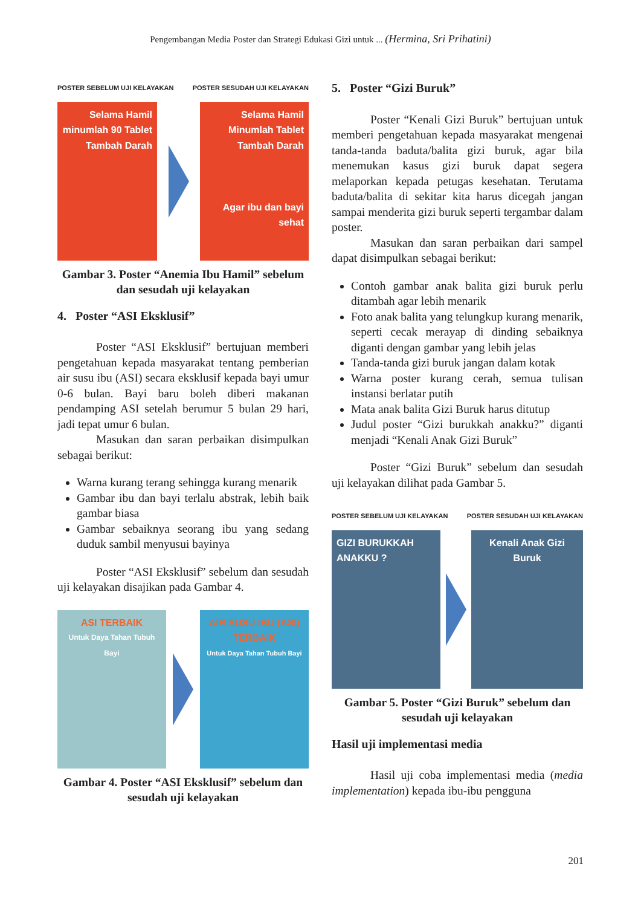Pengembangan Media Poster dan Strategi Edukasi Gizi untuk ... (Hermina, Sri Prihatini)
POSTER SEBELUM UJI KELAYAKAN POSTER SESUDAH UJI KELAYAKAN
Selama Hamil minumlah 90 Tablet Tambah Darah
Selama Hamil Minumlah Tablet Tambah Darah
Agar ibu dan bayi sehat
Gambar 3. Poster “Anemia Ibu Hamil” sebelum dan sesudah uji kelayakan
4. Poster “ASI Eksklusif”
Poster “ASI Eksklusif” bertujuan memberi pengetahuan kepada masyarakat tentang pemberian air susu ibu (ASI) secara eksklusif kepada bayi umur 0-6 bulan. Bayi baru boleh diberi makanan pendamping ASI setelah berumur 5 bulan 29 hari, jadi tepat umur 6 bulan.
Masukan dan saran perbaikan disimpulkan sebagai berikut:
Warna kurang terang sehingga kurang menarik
Gambar ibu dan bayi terlalu abstrak, lebih baik gambar biasa
Gambar sebaiknya seorang ibu yang sedang duduk sambil menyusui bayinya
Poster “ASI Eksklusif” sebelum dan sesudah uji kelayakan disajikan pada Gambar 4.
ASI TERBAIK
Untuk Daya Tahan Tubuh Bayi
AIR SUSU IBU (ASI) TERBAIK
Untuk Daya Tahan Tubuh Bayi
Gambar 4. Poster “ASI Eksklusif” sebelum dan sesudah uji kelayakan
5. Poster “Gizi Buruk”
Poster “Kenali Gizi Buruk” bertujuan untuk memberi pengetahuan kepada masyarakat mengenai tanda-tanda baduta/balita gizi buruk, agar bila menemukan kasus gizi buruk dapat segera melaporkan kepada petugas kesehatan. Terutama baduta/balita di sekitar kita harus dicegah jangan sampai menderita gizi buruk seperti tergambar dalam poster.
Masukan dan saran perbaikan dari sampel dapat disimpulkan sebagai berikut:
Contoh gambar anak balita gizi buruk perlu ditambah agar lebih menarik
Foto anak balita yang telungkup kurang menarik, seperti cecak merayap di dinding sebaiknya diganti dengan gambar yang lebih jelas
Tanda-tanda gizi buruk jangan dalam kotak
Warna poster kurang cerah, semua tulisan instansi berlatar putih
Mata anak balita Gizi Buruk harus ditutup
Judul poster “Gizi burukkah anakku?” diganti menjadi “Kenali Anak Gizi Buruk”
Poster “Gizi Buruk” sebelum dan sesudah uji kelayakan dilihat pada Gambar 5.
POSTER SEBELUM UJI KELAYAKAN POSTER SESUDAH UJI KELAYAKAN
GIZI BURUKKAH ANAKKU ?
Kenali Anak Gizi Buruk
Gambar 5. Poster “Gizi Buruk” sebelum dan sesudah uji kelayakan
Hasil uji implementasi media
Hasil uji coba implementasi media (media implementation) kepada ibu-ibu pengguna
201